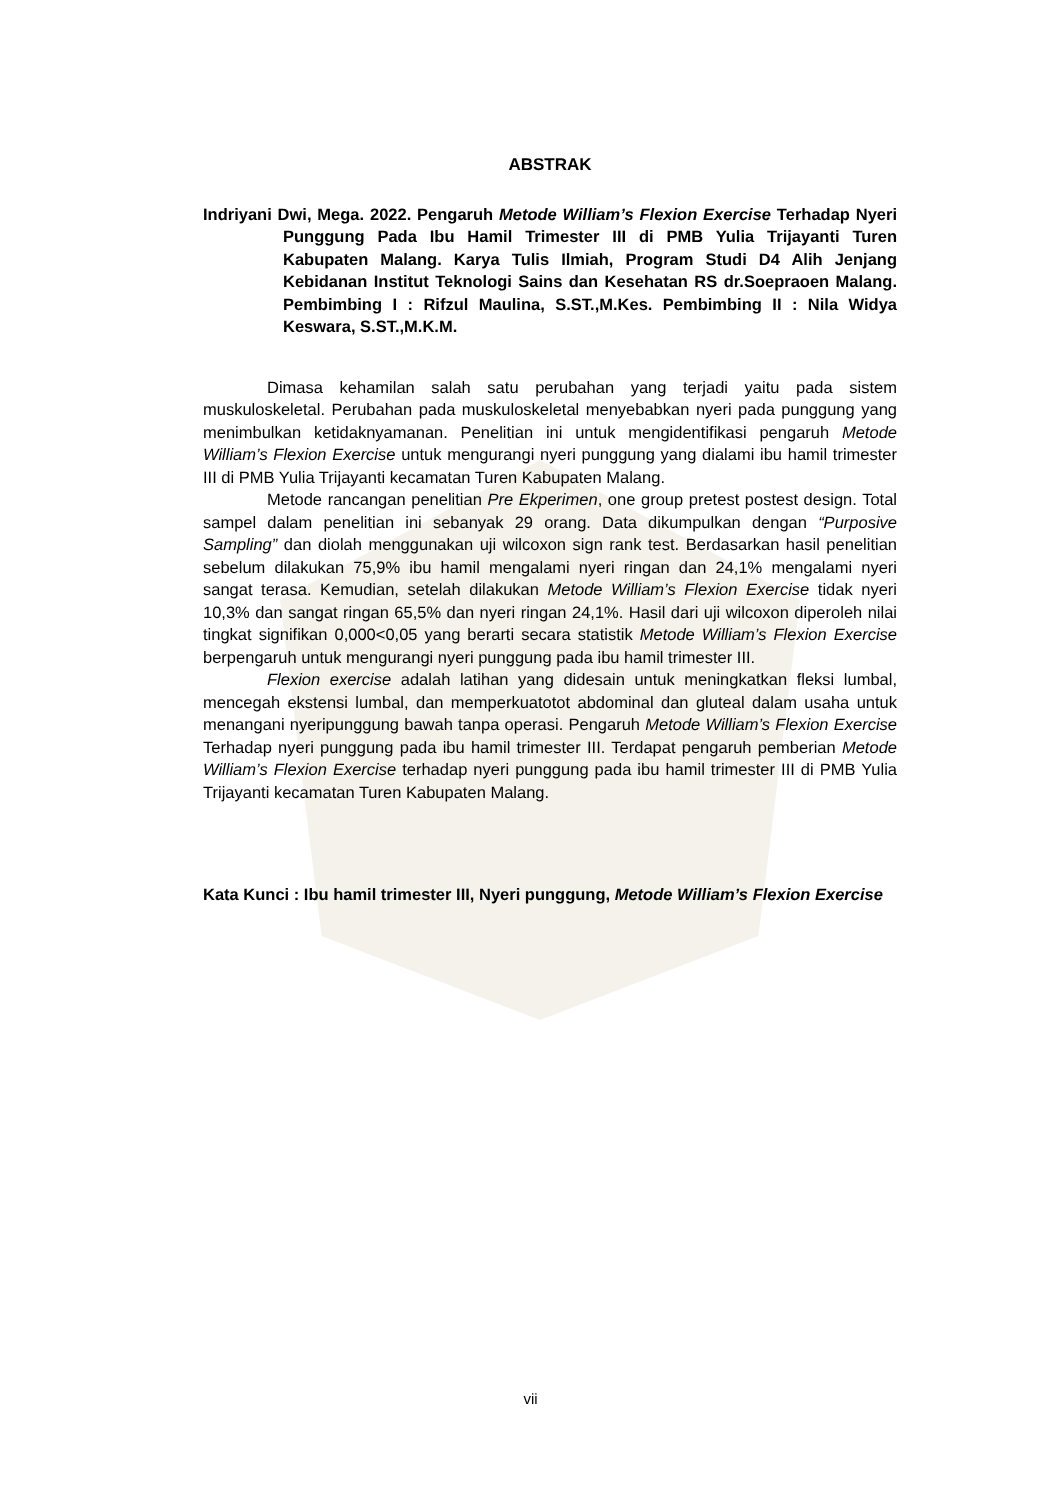ABSTRAK
Indriyani Dwi, Mega. 2022. Pengaruh Metode William’s Flexion Exercise Terhadap Nyeri Punggung Pada Ibu Hamil Trimester III di PMB Yulia Trijayanti Turen Kabupaten Malang. Karya Tulis Ilmiah, Program Studi D4 Alih Jenjang Kebidanan Institut Teknologi Sains dan Kesehatan RS dr.Soepraoen Malang. Pembimbing I : Rifzul Maulina, S.ST.,M.Kes. Pembimbing II : Nila Widya Keswara, S.ST.,M.K.M.
Dimasa kehamilan salah satu perubahan yang terjadi yaitu pada sistem muskuloskeletal. Perubahan pada muskuloskeletal menyebabkan nyeri pada punggung yang menimbulkan ketidaknyamanan. Penelitian ini untuk mengidentifikasi pengaruh Metode William’s Flexion Exercise untuk mengurangi nyeri punggung yang dialami ibu hamil trimester III di PMB Yulia Trijayanti kecamatan Turen Kabupaten Malang.
Metode rancangan penelitian Pre Ekperimen, one group pretest postest design. Total sampel dalam penelitian ini sebanyak 29 orang. Data dikumpulkan dengan “Purposive Sampling” dan diolah menggunakan uji wilcoxon sign rank test. Berdasarkan hasil penelitian sebelum dilakukan 75,9% ibu hamil mengalami nyeri ringan dan 24,1% mengalami nyeri sangat terasa. Kemudian, setelah dilakukan Metode William’s Flexion Exercise tidak nyeri 10,3% dan sangat ringan 65,5% dan nyeri ringan 24,1%. Hasil dari uji wilcoxon diperoleh nilai tingkat signifikan 0,000<0,05 yang berarti secara statistik Metode William’s Flexion Exercise berpengaruh untuk mengurangi nyeri punggung pada ibu hamil trimester III.
Flexion exercise adalah latihan yang didesain untuk meningkatkan fleksi lumbal, mencegah ekstensi lumbal, dan memperkuatotot abdominal dan gluteal dalam usaha untuk menangani nyeripunggung bawah tanpa operasi. Pengaruh Metode William’s Flexion Exercise Terhadap nyeri punggung pada ibu hamil trimester III. Terdapat pengaruh pemberian Metode William’s Flexion Exercise terhadap nyeri punggung pada ibu hamil trimester III di PMB Yulia Trijayanti kecamatan Turen Kabupaten Malang.
Kata Kunci : Ibu hamil trimester III, Nyeri punggung, Metode William’s Flexion Exercise
vii